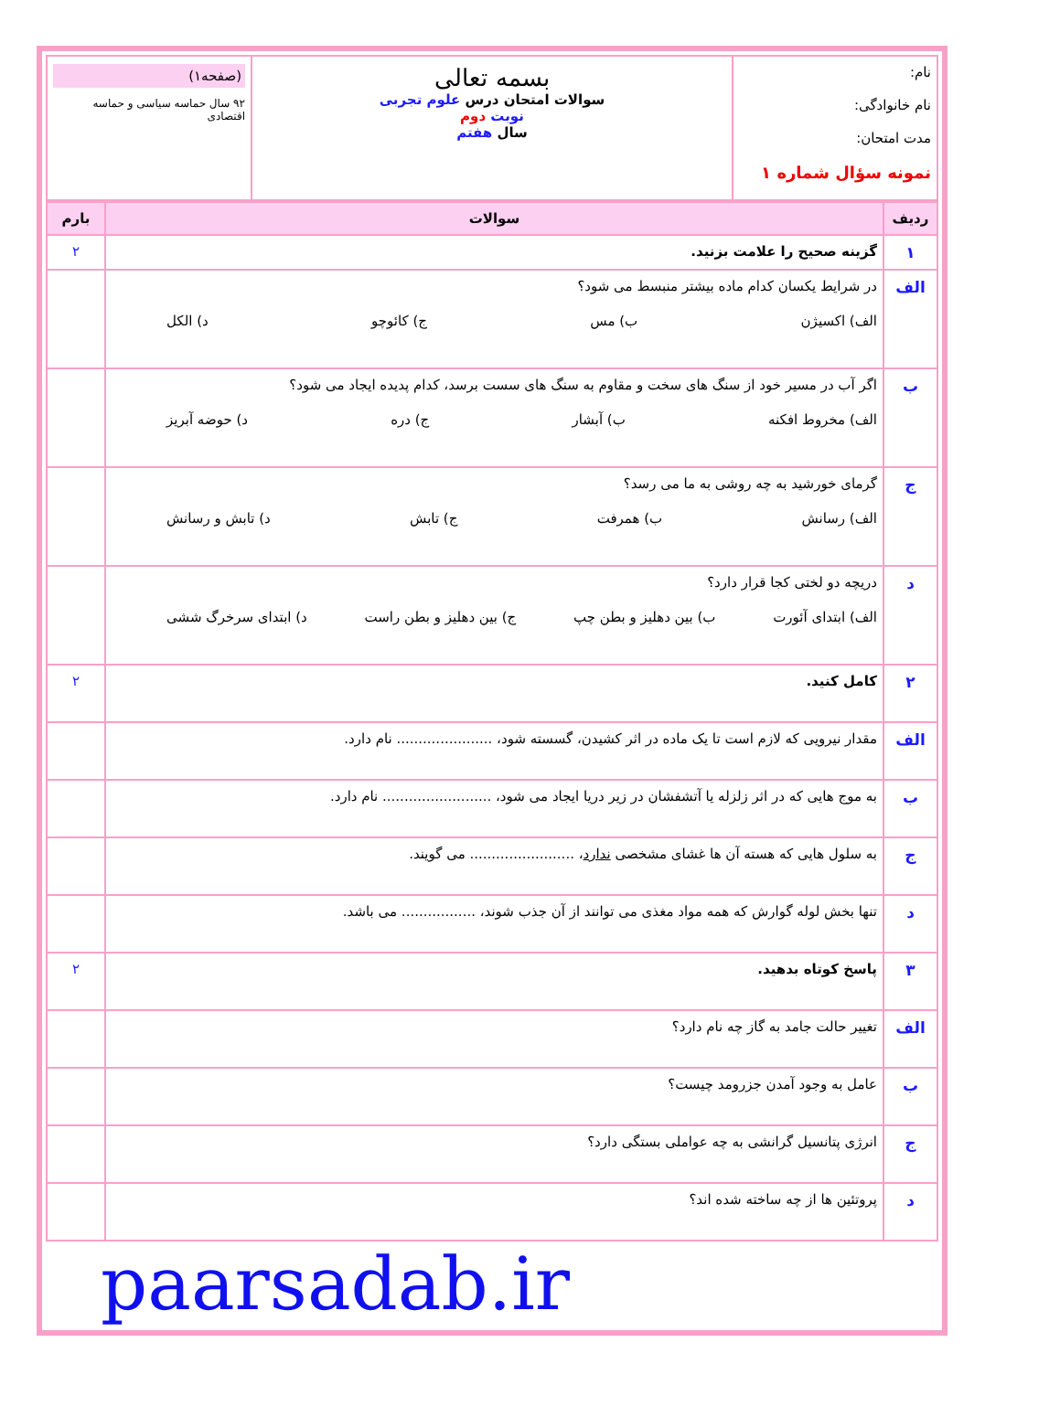| نام: نام خانوادگی: مدت امتحان: نمونه سؤال شماره ۱ | بسمه تعالی سوالات امتحان درس علوم تجربی نوبت دوم سال هفتم | (صفحه۱) ۹۲ سال حماسه سیاسی و حماسه اقتصادی |
| ردیف | سوالات | بارم |
| --- | --- | --- |
| ۱ | گزینه صحیح را علامت بزنید. | ۲ |
| الف | در شرایط یکسان کدام ماده بیشتر منبسط می شود؟ الف) اکسیژن ب) مس ج) کائوچو د) الکل | |
| ب | اگر آب در مسیر خود از سنگ های سخت و مقاوم به سنگ های سست برسد، کدام پدیده ایجاد می شود؟ الف) مخروط افکنه ب) آبشار ج) دره د) حوضه آبریز | |
| ج | گرمای خورشید به چه روشی به ما می رسد؟ الف) رسانش ب) همرفت ج) تابش د) تابش و رسانش | |
| د | دریچه دو لختی کجا قرار دارد؟ الف) ابتدای آئورت ب) بین دهلیز و بطن چپ ج) بین دهلیز و بطن راست د) ابتدای سرخرگ ششی | |
| ۲ | کامل کنید. | ۲ |
| الف | مقدار نیرویی که لازم است تا یک ماده در اثر کشیدن، گسسته شود، ...................... نام دارد. | |
| ب | به موج هایی که در اثر زلزله یا آتشفشان در زیر دریا ایجاد می شود، ......................... نام دارد. | |
| ج | به سلول هایی که هسته آن ها غشای مشخصی ندارد ، ........................ می گویند. | |
| د | تنها بخش لوله گوارش که همه مواد مغذی می توانند از آن جذب شوند، ................. می باشد. | |
| ۳ | پاسخ کوتاه بدهید. | ۲ |
| الف | تغییر حالت جامد به گاز چه نام دارد؟ | |
| ب | عامل به وجود آمدن جزرومد چیست؟ | |
| ج | انرژی پتانسیل گرانشی به چه عواملی بستگی دارد؟ | |
| د | پروتئین ها از چه ساخته شده اند؟ | |
paarsadab.ir